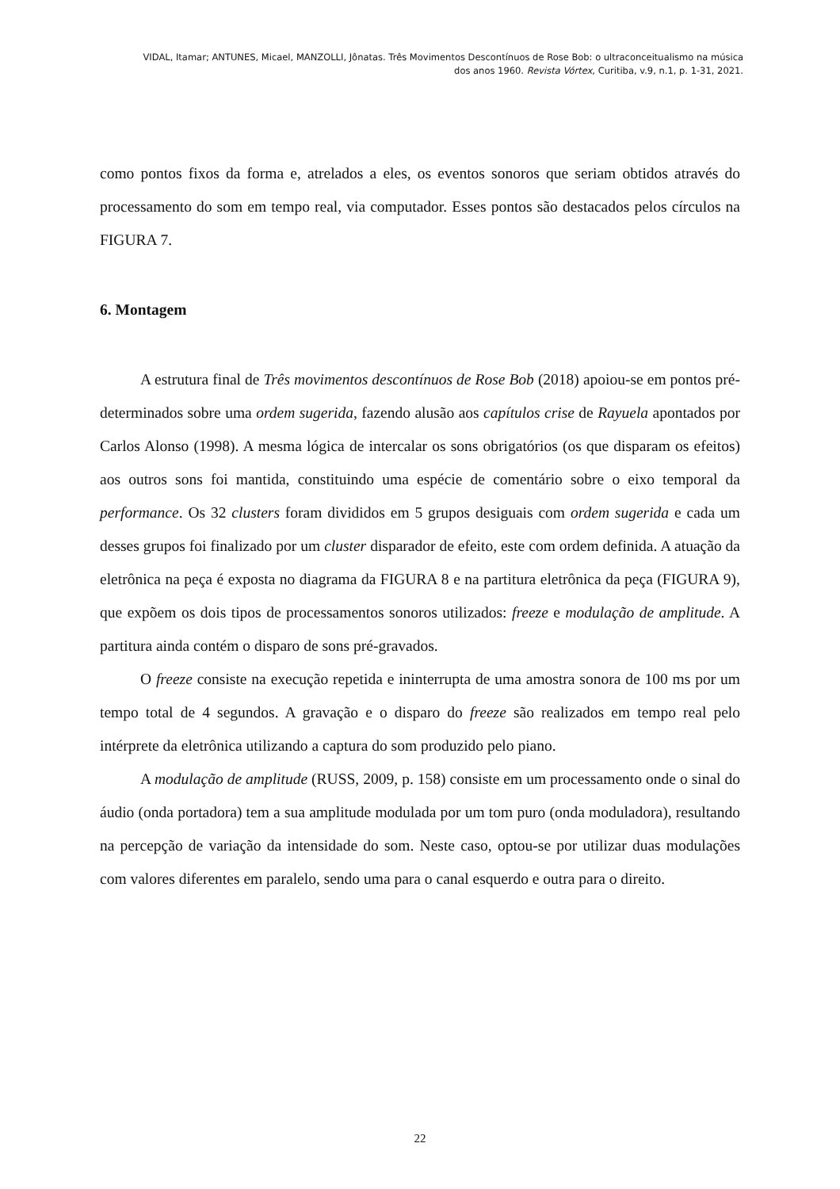VIDAL, Itamar; ANTUNES, Micael, MANZOLLI, Jônatas. Três Movimentos Descontínuos de Rose Bob: o ultraconceitualismo na música
dos anos 1960. Revista Vórtex, Curitiba, v.9, n.1, p. 1-31, 2021.
como pontos fixos da forma e, atrelados a eles, os eventos sonoros que seriam obtidos através do processamento do som em tempo real, via computador. Esses pontos são destacados pelos círculos na FIGURA 7.
6. Montagem
A estrutura final de Três movimentos descontínuos de Rose Bob (2018) apoiou-se em pontos pré-determinados sobre uma ordem sugerida, fazendo alusão aos capítulos crise de Rayuela apontados por Carlos Alonso (1998). A mesma lógica de intercalar os sons obrigatórios (os que disparam os efeitos) aos outros sons foi mantida, constituindo uma espécie de comentário sobre o eixo temporal da performance. Os 32 clusters foram divididos em 5 grupos desiguais com ordem sugerida e cada um desses grupos foi finalizado por um cluster disparador de efeito, este com ordem definida. A atuação da eletrônica na peça é exposta no diagrama da FIGURA 8 e na partitura eletrônica da peça (FIGURA 9), que expõem os dois tipos de processamentos sonoros utilizados: freeze e modulação de amplitude. A partitura ainda contém o disparo de sons pré-gravados.
O freeze consiste na execução repetida e ininterrupta de uma amostra sonora de 100 ms por um tempo total de 4 segundos. A gravação e o disparo do freeze são realizados em tempo real pelo intérprete da eletrônica utilizando a captura do som produzido pelo piano.
A modulação de amplitude (RUSS, 2009, p. 158) consiste em um processamento onde o sinal do áudio (onda portadora) tem a sua amplitude modulada por um tom puro (onda moduladora), resultando na percepção de variação da intensidade do som. Neste caso, optou-se por utilizar duas modulações com valores diferentes em paralelo, sendo uma para o canal esquerdo e outra para o direito.
22